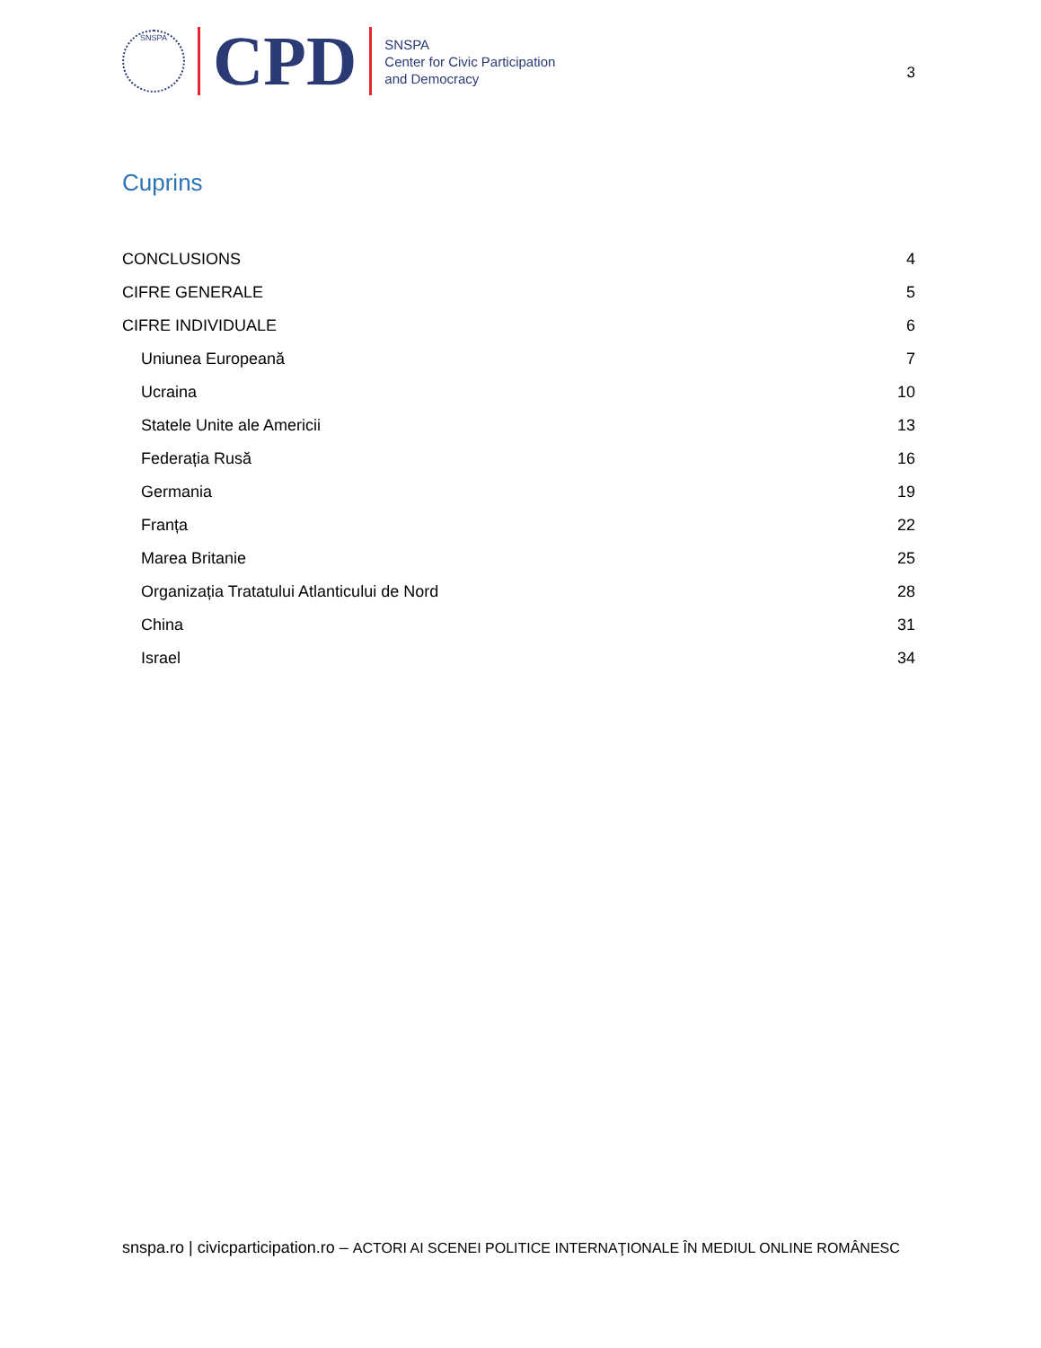SNSPA
CPD
SNSPA
Center for Civic Participation
and Democracy
3
Cuprins
CONCLUSIONS 4
CIFRE GENERALE 5
CIFRE INDIVIDUALE 6
Uniunea Europeană 7
Ucraina 10
Statele Unite ale Americii 13
Federația Rusă 16
Germania 19
Franța 22
Marea Britanie 25
Organizația Tratatului Atlanticului de Nord 28
China 31
Israel 34
snspa.ro | civicparticipation.ro – ACTORI AI SCENEI POLITICE INTERNAŢIONALE ÎN MEDIUL ONLINE ROMÂNESC